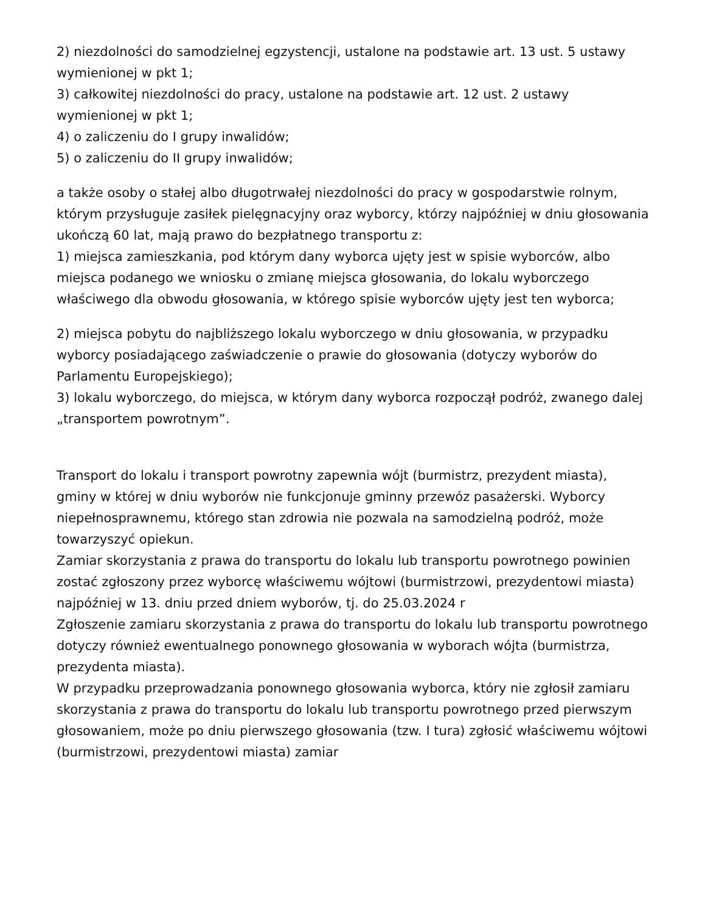2) niezdolności do samodzielnej egzystencji, ustalone na podstawie art. 13 ust. 5 ustawy wymienionej w pkt 1;
3) całkowitej niezdolności do pracy, ustalone na podstawie art. 12 ust. 2 ustawy wymienionej w pkt 1;
4) o zaliczeniu do I grupy inwalidów;
5) o zaliczeniu do II grupy inwalidów;
a także osoby o stałej albo długotrwałej niezdolności do pracy w gospodarstwie rolnym, którym przysługuje zasiłek pielęgnacyjny oraz wyborcy, którzy najpóźniej w dniu głosowania ukończą 60 lat, mają prawo do bezpłatnego transportu z:
1) miejsca zamieszkania, pod którym dany wyborca ujęty jest w spisie wyborców, albo miejsca podanego we wniosku o zmianę miejsca głosowania, do lokalu wyborczego właściwego dla obwodu głosowania, w którego spisie wyborców ujęty jest ten wyborca;
2) miejsca pobytu do najbliższego lokalu wyborczego w dniu głosowania, w przypadku wyborcy posiadającego zaświadczenie o prawie do głosowania (dotyczy wyborów do Parlamentu Europejskiego);
3) lokalu wyborczego, do miejsca, w którym dany wyborca rozpoczął podróż, zwanego dalej „transportem powrotnym”.
Transport do lokalu i transport powrotny zapewnia wójt (burmistrz, prezydent miasta), gminy w której w dniu wyborów nie funkcjonuje gminny przewóz pasażerski. Wyborcy niepełnosprawnemu, którego stan zdrowia nie pozwala na samodzielną podróż, może towarzyszyć opiekun.
Zamiar skorzystania z prawa do transportu do lokalu lub transportu powrotnego powinien zostać zgłoszony przez wyborcę właściwemu wójtowi (burmistrzowi, prezydentowi miasta) najpóźniej w 13. dniu przed dniem wyborów, tj. do 25.03.2024 r
Zgłoszenie zamiaru skorzystania z prawa do transportu do lokalu lub transportu powrotnego dotyczy również ewentualnego ponownego głosowania w wyborach wójta (burmistrza, prezydenta miasta).
W przypadku przeprowadzania ponownego głosowania wyborca, który nie zgłosił zamiaru skorzystania z prawa do transportu do lokalu lub transportu powrotnego przed pierwszym głosowaniem, może po dniu pierwszego głosowania (tzw. I tura) zgłosić właściwemu wójtowi (burmistrzowi, prezydentowi miasta) zamiar